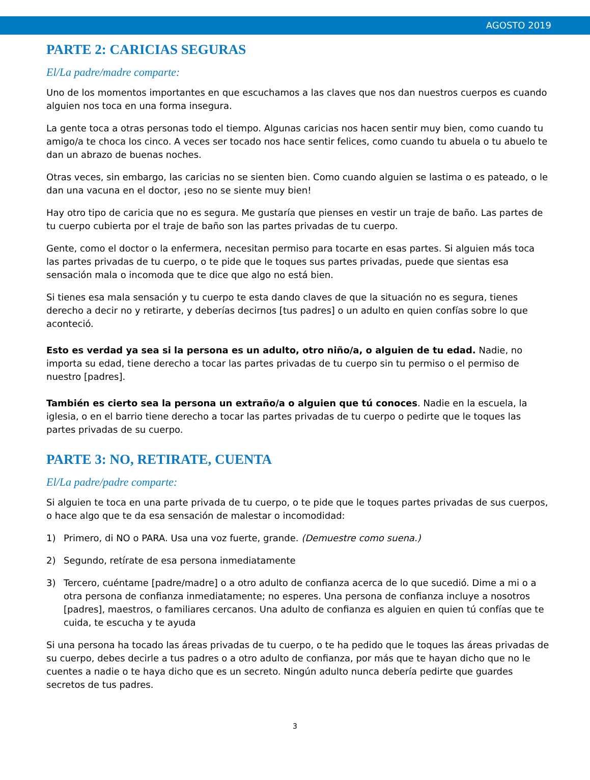AGOSTO 2019
PARTE 2: CARICIAS SEGURAS
El/La padre/madre comparte:
Uno de los momentos importantes en que escuchamos a las claves que nos dan nuestros cuerpos es cuando alguien nos toca en una forma insegura.
La gente toca a otras personas todo el tiempo. Algunas caricias nos hacen sentir muy bien, como cuando tu amigo/a te choca los cinco. A veces ser tocado nos hace sentir felices, como cuando tu abuela o tu abuelo te dan un abrazo de buenas noches.
Otras veces, sin embargo, las caricias no se sienten bien. Como cuando alguien se lastima o es pateado, o le dan una vacuna en el doctor, ¡eso no se siente muy bien!
Hay otro tipo de caricia que no es segura. Me gustaría que pienses en vestir un traje de baño. Las partes de tu cuerpo cubierta por el traje de baño son las partes privadas de tu cuerpo.
Gente, como el doctor o la enfermera, necesitan permiso para tocarte en esas partes. Si alguien más toca las partes privadas de tu cuerpo, o te pide que le toques sus partes privadas, puede que sientas esa sensación mala o incomoda que te dice que algo no está bien.
Si tienes esa mala sensación y tu cuerpo te esta dando claves de que la situación no es segura, tienes derecho a decir no y retirarte, y deberías decirnos [tus padres] o un adulto en quien confías sobre lo que aconteció.
Esto es verdad ya sea si la persona es un adulto, otro niño/a, o alguien de tu edad. Nadie, no importa su edad, tiene derecho a tocar las partes privadas de tu cuerpo sin tu permiso o el permiso de nuestro [padres].
También es cierto sea la persona un extraño/a o alguien que tú conoces. Nadie en la escuela, la iglesia, o en el barrio tiene derecho a tocar las partes privadas de tu cuerpo o pedirte que le toques las partes privadas de su cuerpo.
PARTE 3: NO, RETIRATE, CUENTA
El/La padre/padre comparte:
Si alguien te toca en una parte privada de tu cuerpo, o te pide que le toques partes privadas de sus cuerpos, o hace algo que te da esa sensación de malestar o incomodidad:
1) Primero, di NO o PARA. Usa una voz fuerte, grande. (Demuestre como suena.)
2) Segundo, retírate de esa persona inmediatamente
3) Tercero, cuéntame [padre/madre] o a otro adulto de confianza acerca de lo que sucedió. Dime a mi o a otra persona de confianza inmediatamente; no esperes. Una persona de confianza incluye a nosotros [padres], maestros, o familiares cercanos. Una adulto de confianza es alguien en quien tú confías que te cuida, te escucha y te ayuda
Si una persona ha tocado las áreas privadas de tu cuerpo, o te ha pedido que le toques las áreas privadas de su cuerpo, debes decirle a tus padres o a otro adulto de confianza, por más que te hayan dicho que no le cuentes a nadie o te haya dicho que es un secreto. Ningún adulto nunca debería pedirte que guardes secretos de tus padres.
3